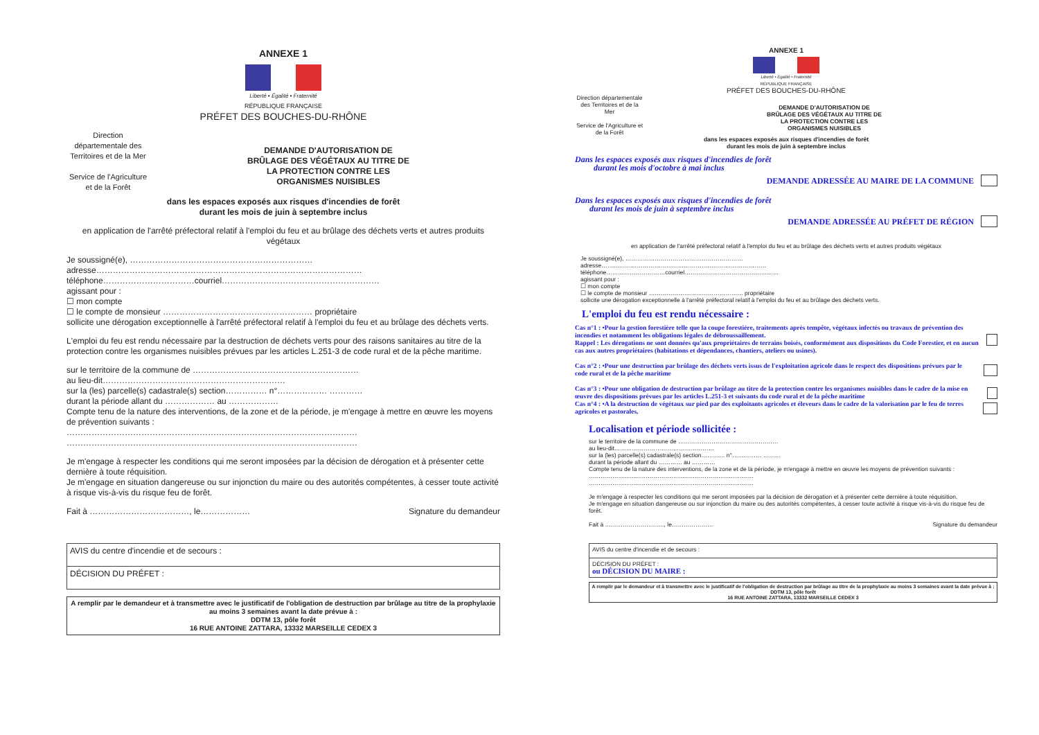ANNEXE 1
Liberté • Égalité • Fraternité
RÉPUBLIQUE FRANÇAISE
PRÉFET DES BOUCHES-DU-RHÔNE
Direction départementale des Territoires et de la Mer
Service de l'Agriculture et de la Forêt
DEMANDE D'AUTORISATION DE
BRÛLAGE DES VÉGÉTAUX AU TITRE DE
LA PROTECTION CONTRE LES
ORGANISMES NUISIBLES
dans les espaces exposés aux risques d'incendies de forêt
durant les mois de juin à septembre inclus
en application de l'arrêté préfectoral relatif à l'emploi du feu et au brûlage des déchets verts et autres produits végétaux
Je soussigné(e), …………………………………………………………
adresse……………………………………………………………………………………
téléphone……………………………courriel…………………………………………………
agissant pour :
☐ mon compte
☐ le compte de monsieur ……………………………………………… propriétaire
sollicite une dérogation exceptionnelle à l'arrêté préfectoral relatif à l'emploi du feu et au brûlage des déchets verts.
L'emploi du feu est rendu nécessaire par la destruction de déchets verts pour des raisons sanitaires au titre de la protection contre les organismes nuisibles prévues par les articles L.251-3 de code rural et de la pêche maritime.
sur le territoire de la commune de ……………………………………………………
au lieu-dit…………………………………………………………
sur la (les) parcelle(s) cadastrale(s) section…………… n°……………… …………
durant la période allant du ……………… au ………………
Compte tenu de la nature des interventions, de la zone et de la période, je m'engage à mettre en œuvre les moyens de prévention suivants :
……………………………………………………………………………………………
……………………………………………………………………………………………
Je m'engage à respecter les conditions qui me seront imposées par la décision de dérogation et à présenter cette dernière à toute réquisition.
Je m'engage en situation dangereuse ou sur injonction du maire ou des autorités compétentes, à cesser toute activité à risque vis-à-vis du risque feu de forêt.
Fait à ………………………………, le……………… Signature du demandeur
| AVIS du centre d'incendie et de secours : |
| DÉCISION DU PRÉFET : |
A remplir par le demandeur et à transmettre avec le justificatif de l'obligation de destruction par brûlage au titre de la prophylaxie au moins 3 semaines avant la date prévue à :
DDTM 13, pôle forêt
16 RUE ANTOINE ZATTARA, 13332 MARSEILLE CEDEX 3
ANNEXE 1
Liberté • Égalité • Fraternité
RÉPUBLIQUE FRANÇAISE
PRÉFET DES BOUCHES-DU-RHÔNE
Direction départementale des Territoires et de la Mer
Service de l'Agriculture et de la Forêt
DEMANDE D'AUTORISATION DE
BRÛLAGE DES VÉGÉTAUX AU TITRE DE
LA PROTECTION CONTRE LES
ORGANISMES NUISIBLES
dans les espaces exposés aux risques d'incendies de forêt
durant les mois de juin à septembre inclus
Dans les espaces exposés aux risques d'incendies de forêt
durant les mois d'octobre à mai inclus
DEMANDE ADRESSÉE AU MAIRE DE LA COMMUNE
Dans les espaces exposés aux risques d'incendies de forêt
durant les mois de juin à septembre inclus
DEMANDE ADRESSÉE AU PRÉFET DE RÉGION
en application de l'arrêté préfectoral relatif à l'emploi du feu et au brûlage des déchets verts et autres produits végétaux
Je soussigné(e), ……………………………………………………
adresse…………………………………………………………………………
téléphone…………………………courriel…………………………………………
agissant pour :
☐ mon compte
☐ le compte de monsieur ………………………………………… propriétaire
sollicite une dérogation exceptionnelle à l'arrêté préfectoral relatif à l'emploi du feu et au brûlage des déchets verts.
L'emploi du feu est rendu nécessaire :
Cas n°1 : •Pour la gestion forestière telle que la coupe forestière, traitements après tempête, végétaux infectés ou travaux de prévention des incendies et notamment les obligations légales de débroussaillement.
Rappel : Les dérogations ne sont données qu'aux propriétaires de terrains boisés, conformément aux dispositions du Code Forestier, et en aucun cas aux autres propriétaires (habitations et dépendances, chantiers, ateliers ou usines).
Cas n°2 : •Pour une destruction par brûlage des déchets verts issus de l'exploitation agricole dans le respect des dispositions prévues par le code rural et de la pêche maritime
Cas n°3 : •Pour une obligation de destruction par brûlage au titre de la protection contre les organismes nuisibles dans le cadre de la mise en œuvre des dispositions prévues par les articles L.251-3 et suivants du code rural et de la pêche maritime
Cas n°4 : •A la destruction de végétaux sur pied par des exploitants agricoles et éleveurs dans le cadre de la valorisation par le feu de terres agricoles et pastorales.
Localisation et période sollicitée :
sur le territoire de la commune de ……………………………………………
au lieu-dit……………………………………………
sur la (les) parcelle(s) cadastrale(s) section………… n°…………… ………
durant la période allant du ………… au …………
Compte tenu de la nature des interventions, de la zone et de la période, je m'engage à mettre en œuvre les moyens de prévention suivants :
…………………………………………………………………………
…………………………………………………………………………
Je m'engage à respecter les conditions qui me seront imposées par la décision de dérogation et à présenter cette dernière à toute réquisition.
Je m'engage en situation dangereuse ou sur injonction du maire ou des autorités compétentes, à cesser toute activité à risque vis-à-vis du risque feu de forêt.
Fait à …………………………, le………………… Signature du demandeur
| AVIS du centre d'incendie et de secours : |
| DÉCISION DU PRÉFET : ou DÉCISION DU MAIRE : |
A remplir par le demandeur et à transmettre avec le justificatif de l'obligation de destruction par brûlage au titre de la prophylaxie au moins 3 semaines avant la date prévue à :
DDTM 13, pôle forêt
16 RUE ANTOINE ZATTARA, 13332 MARSEILLE CEDEX 3